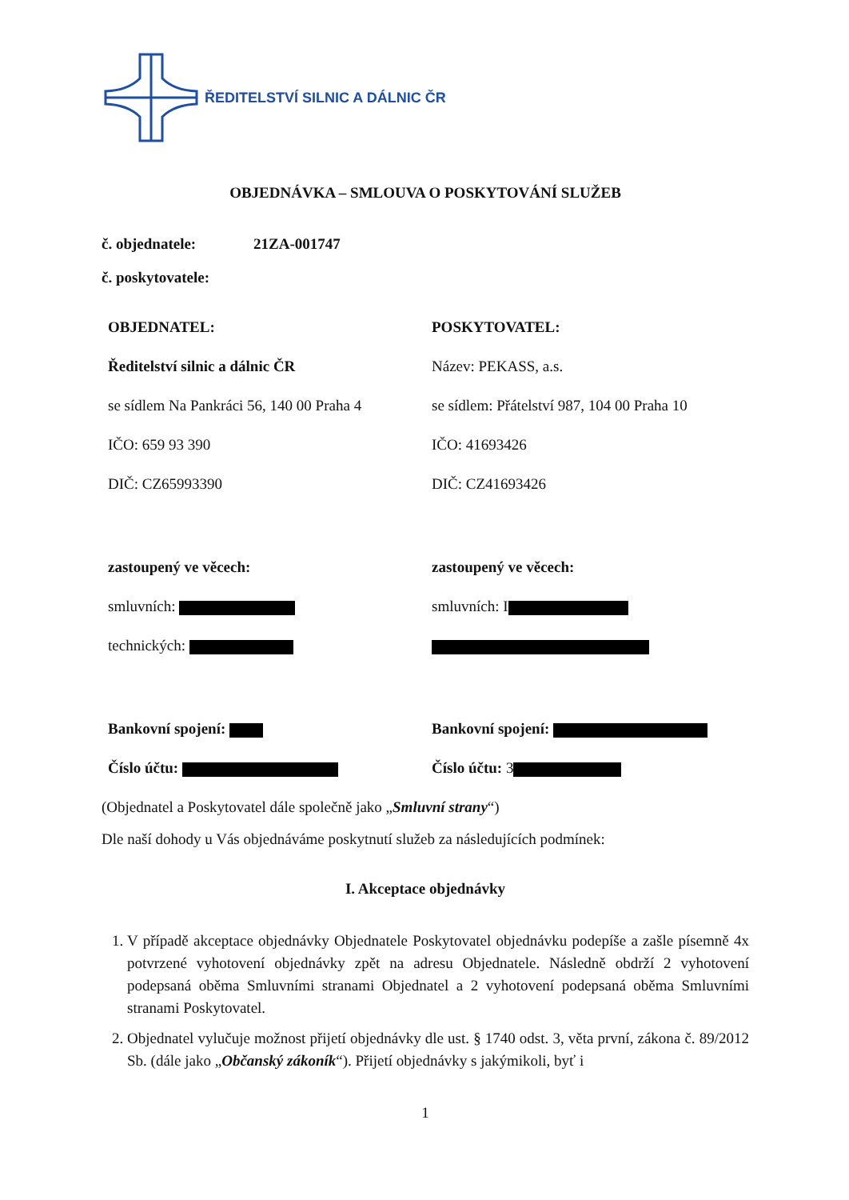ŘEDITELSTVÍ SILNIC A DÁLNIC ČR
OBJEDNÁVKA – SMLOUVA O POSKYTOVÁNÍ SLUŽEB
č. objednatele: 21ZA-001747
č. poskytovatele:
OBJEDNATEL:
Ředitelství silnic a dálnic ČR
se sídlem Na Pankráci 56, 140 00 Praha 4
IČO: 659 93 390
DIČ: CZ65993390
zastoupený ve věcech:
smluvních:
technických:
Bankovní spojení:
Číslo účtu:
POSKYTOVATEL:
Název: PEKASS, a.s.
se sídlem: Přátelství 987, 104 00 Praha 10
IČO: 41693426
DIČ: CZ41693426
zastoupený ve věcech:
smluvních: I
Bankovní spojení:
Číslo účtu: 3
(Objednatel a Poskytovatel dále společně jako „Smluvní strany“)
Dle naší dohody u Vás objednáváme poskytnutí služeb za následujících podmínek:
I. Akceptace objednávky
1. V případě akceptace objednávky Objednatele Poskytovatel objednávku podepíše a zašle písemně 4x potvrzené vyhotovení objednávky zpět na adresu Objednatele. Následně obdrží 2 vyhotovení podepsaná oběma Smluvními stranami Objednatel a 2 vyhotovení podepsaná oběma Smluvními stranami Poskytovatel.
2. Objednatel vylučuje možnost přijetí objednávky dle ust. § 1740 odst. 3, věta první, zákona č. 89/2012 Sb. (dále jako „Občanský zákoník“). Přijetí objednávky s jakýmikoli, byť i
1